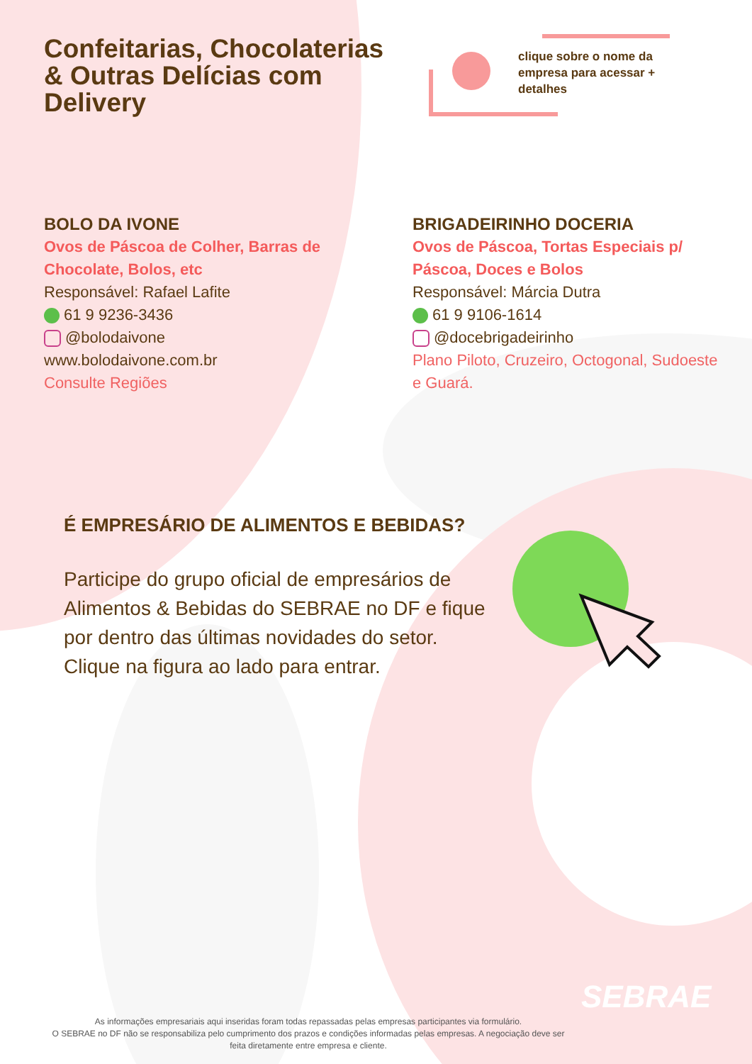Confeitarias, Chocolaterias & Outras Delícias com Delivery
clique sobre o nome da empresa para acessar + detalhes
BOLO DA IVONE
Ovos de Páscoa de Colher, Barras de Chocolate, Bolos, etc
Responsável: Rafael Lafite
61 9 9236-3436
@bolodaivone
www.bolodaivone.com.br
Consulte Regiões
BRIGADEIRINHO DOCERIA
Ovos de Páscoa, Tortas Especiais p/ Páscoa, Doces e Bolos
Responsável: Márcia Dutra
61 9 9106-1614
@docebrigadeirinho
Plano Piloto, Cruzeiro, Octogonal, Sudoeste e Guará.
É EMPRESÁRIO DE ALIMENTOS E BEBIDAS?
Participe do grupo oficial de empresários de Alimentos & Bebidas do SEBRAE no DF e fique por dentro das últimas novidades do setor. Clique na figura ao lado para entrar.
SEBRAE
As informações empresariais aqui inseridas foram todas repassadas pelas empresas participantes via formulário.
O SEBRAE no DF não se responsabiliza pelo cumprimento dos prazos e condições informadas pelas empresas. A negociação deve ser feita diretamente entre empresa e cliente.